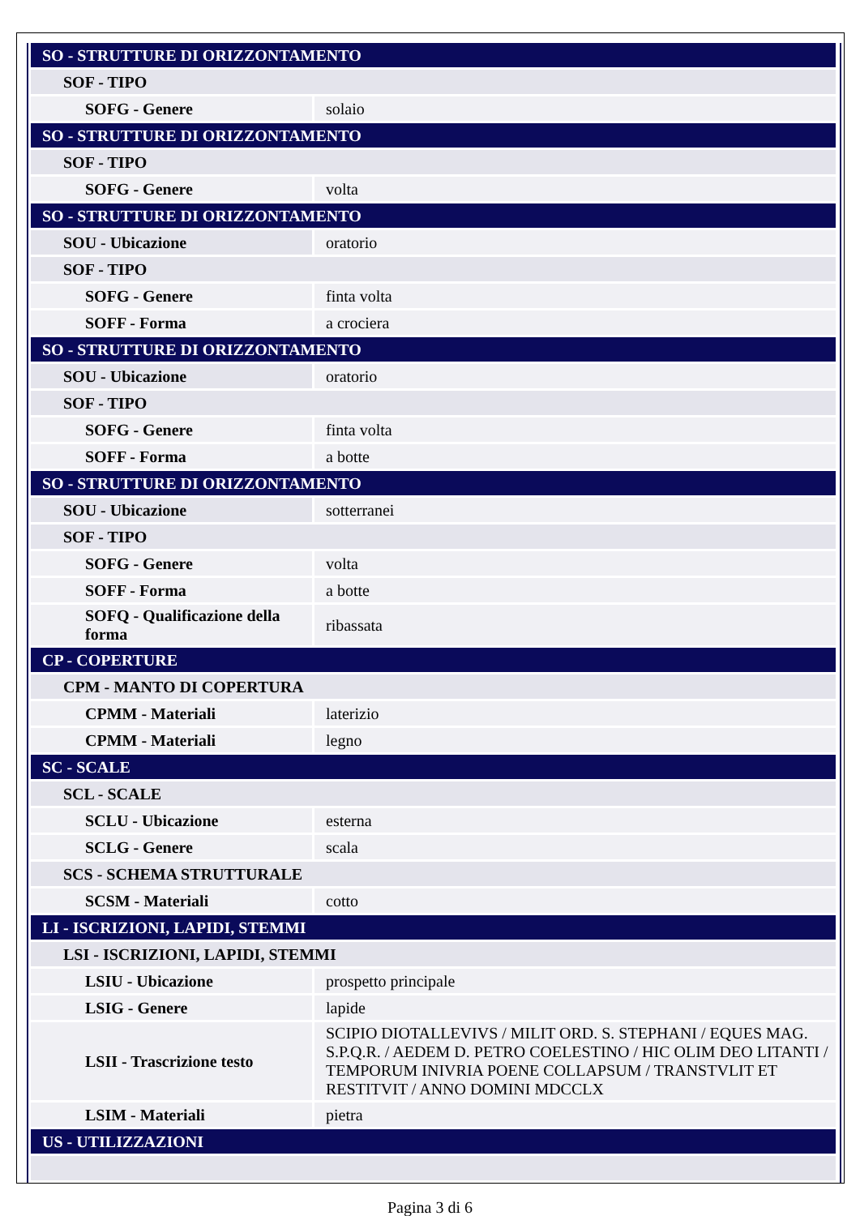| SO - STRUTTURE DI ORIZZONTAMENTO | |
| SOF - TIPO | |
| SOFG - Genere | solaio |
| SO - STRUTTURE DI ORIZZONTAMENTO | |
| SOF - TIPO | |
| SOFG - Genere | volta |
| SO - STRUTTURE DI ORIZZONTAMENTO | |
| SOU - Ubicazione | oratorio |
| SOF - TIPO | |
| SOFG - Genere | finta volta |
| SOFF - Forma | a crociera |
| SO - STRUTTURE DI ORIZZONTAMENTO | |
| SOU - Ubicazione | oratorio |
| SOF - TIPO | |
| SOFG - Genere | finta volta |
| SOFF - Forma | a botte |
| SO - STRUTTURE DI ORIZZONTAMENTO | |
| SOU - Ubicazione | sotterranei |
| SOF - TIPO | |
| SOFG - Genere | volta |
| SOFF - Forma | a botte |
| SOFQ - Qualificazione della forma | ribassata |
| CP - COPERTURE | |
| CPM - MANTO DI COPERTURA | |
| CPMM - Materiali | laterizio |
| CPMM - Materiali | legno |
| SC - SCALE | |
| SCL - SCALE | |
| SCLU - Ubicazione | esterna |
| SCLG - Genere | scala |
| SCS - SCHEMA STRUTTURALE | |
| SCSM - Materiali | cotto |
| LI - ISCRIZIONI, LAPIDI, STEMMI | |
| LSI - ISCRIZIONI, LAPIDI, STEMMI | |
| LSIU - Ubicazione | prospetto principale |
| LSIG - Genere | lapide |
| LSII - Trascrizione testo | SCIPIO DIOTALLEVIVS / MILIT ORD. S. STEPHANI / EQUES MAG. S.P.Q.R. / AEDEM D. PETRO COELESTINO / HIC OLIM DEO LITANTI / TEMPORUM INIVRIA POENE COLLAPSUM / TRANSTVLIT ET RESTITVIT / ANNO DOMINI MDCCLX |
| LSIM - Materiali | pietra |
| US - UTILIZZAZIONI | |
Pagina 3 di 6